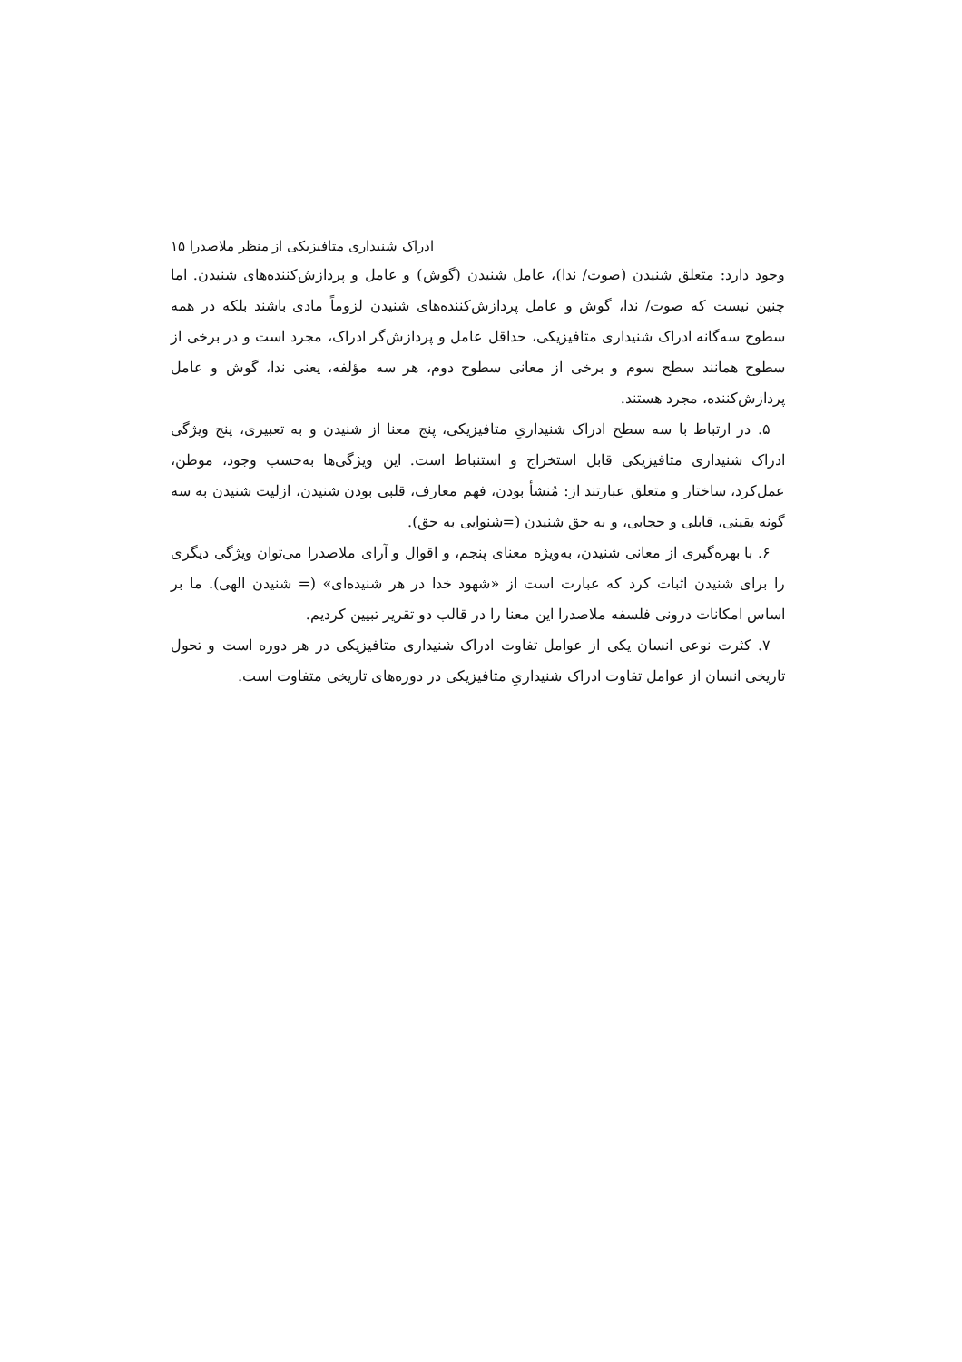ادراک شنیداری متافیزیکی از منظر ملاصدرا ۱۵
وجود دارد: متعلق شنیدن (صوت/ ندا)، عامل شنیدن (گوش) و عامل و پردازش‌کننده‌های شنیدن. اما چنین نیست که صوت/ ندا، گوش و عامل پردازش‌کننده‌های شنیدن لزوماً مادی باشند بلکه در همه سطوح سه‌گانه ادراک شنیداری متافیزیکی، حداقل عامل و پردازش‌گر ادراک، مجرد است و در برخی از سطوح همانند سطح سوم و برخی از معانی سطوح دوم، هر سه مؤلفه، یعنی ندا، گوش و عامل پردازش‌کننده، مجرد هستند.
۵. در ارتباط با سه سطح ادراک شنیداریِ متافیزیکی، پنج معنا از شنیدن و به تعبیری، پنج ویژگی ادراک شنیداری متافیزیکی قابل استخراج و استنباط است. این ویژگی‌ها به‌حسب وجود، موطن، عمل‌کرد، ساختار و متعلق عبارتند از: مُنشأ بودن، فهم معارف، قلبی بودن شنیدن، ازلیت شنیدن به سه گونه یقینی، قابلی و حجابی، و به حق شنیدن (=شنوایی به حق).
۶. با بهره‌گیری از معانی شنیدن، به‌ویژه معنای پنجم، و اقوال و آرای ملاصدرا می‌توان ویژگی دیگری را برای شنیدن اثبات کرد که عبارت است از «شهود خدا در هر شنیده‌ای» (= شنیدن الهی). ما بر اساس امکانات درونی فلسفه ملاصدرا این معنا را در قالب دو تقریر تبیین کردیم.
۷. کثرت نوعی انسان یکی از عوامل تفاوت ادراک شنیداری متافیزیکی در هر دوره است و تحول تاریخی انسان از عوامل تفاوت ادراک شنیداریِ متافیزیکی در دوره‌های تاریخی متفاوت است.